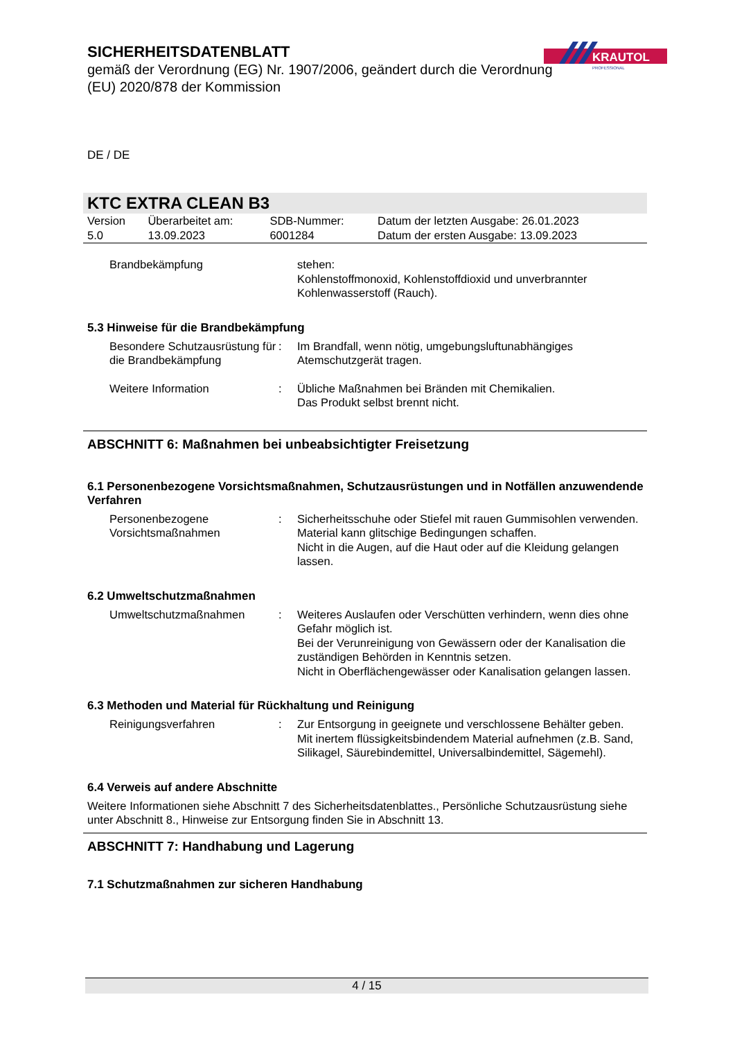SICHERHEITSDATENBLATT
gemäß der Verordnung (EG) Nr. 1907/2006, geändert durch die Verordnung (EU) 2020/878 der Kommission
KRAUTOL
PROFESSIONAL
DE / DE
KTC EXTRA CLEAN B3
| Version 5.0 | Überarbeitet am: 13.09.2023 | SDB-Nummer: 6001284 | Datum der letzten Ausgabe: 26.01.2023 Datum der ersten Ausgabe: 13.09.2023 |
| Brandbekämpfung | | stehen: Kohlenstoffmonoxid, Kohlenstoffdioxid und unverbrannter Kohlenwasserstoff (Rauch). |
5.3 Hinweise für die Brandbekämpfung
| Besondere Schutzausrüstung für die Brandbekämpfung | : | Im Brandfall, wenn nötig, umgebungsluftunabhängiges Atemschutzgerät tragen. |
| Weitere Information | : | Übliche Maßnahmen bei Bränden mit Chemikalien. Das Produkt selbst brennt nicht. |
ABSCHNITT 6: Maßnahmen bei unbeabsichtigter Freisetzung
6.1 Personenbezogene Vorsichtsmaßnahmen, Schutzausrüstungen und in Notfällen anzuwendende Verfahren
| Personenbezogene Vorsichtsmaßnahmen | : | Sicherheitsschuhe oder Stiefel mit rauen Gummisohlen verwenden. Material kann glitschige Bedingungen schaffen. Nicht in die Augen, auf die Haut oder auf die Kleidung gelangen lassen. |
6.2 Umweltschutzmaßnahmen
| Umweltschutzmaßnahmen | : | Weiteres Auslaufen oder Verschütten verhindern, wenn dies ohne Gefahr möglich ist. Bei der Verunreinigung von Gewässern oder der Kanalisation die zuständigen Behörden in Kenntnis setzen. Nicht in Oberflächengewässer oder Kanalisation gelangen lassen. |
6.3 Methoden und Material für Rückhaltung und Reinigung
| Reinigungsverfahren | : | Zur Entsorgung in geeignete und verschlossene Behälter geben. Mit inertem flüssigkeitsbindendem Material aufnehmen (z.B. Sand, Silikagel, Säurebindemittel, Universalbindemittel, Sägemehl). |
6.4 Verweis auf andere Abschnitte
Weitere Informationen siehe Abschnitt 7 des Sicherheitsdatenblattes., Persönliche Schutzausrüstung siehe unter Abschnitt 8., Hinweise zur Entsorgung finden Sie in Abschnitt 13.
ABSCHNITT 7: Handhabung und Lagerung
7.1 Schutzmaßnahmen zur sicheren Handhabung
4 / 15